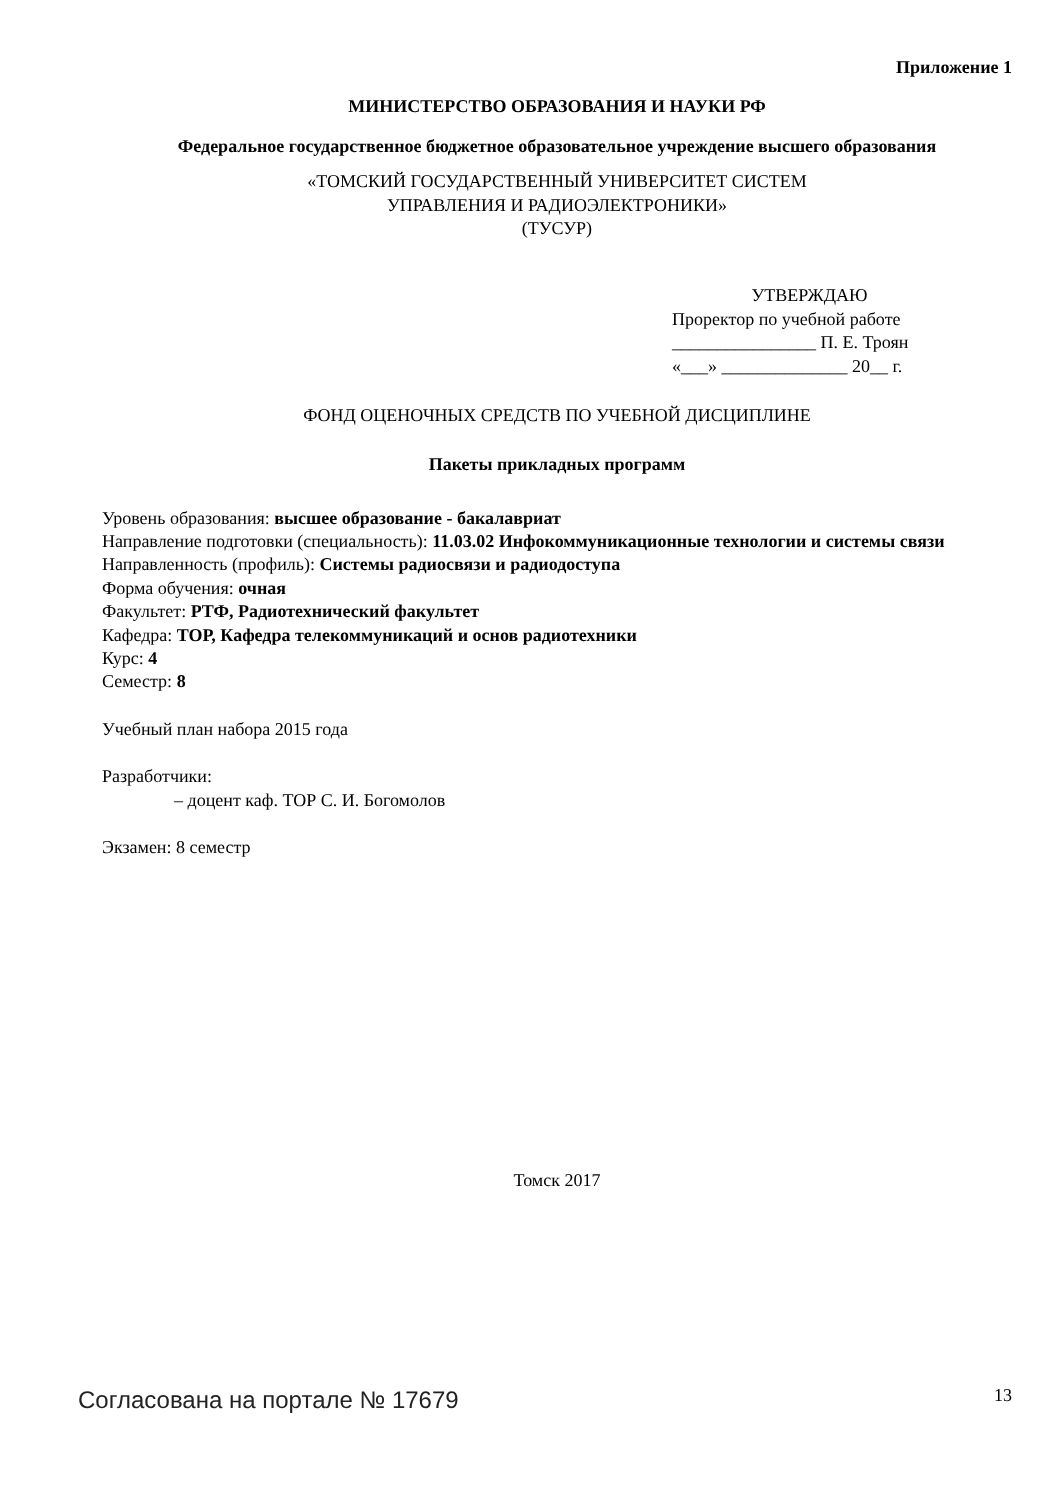Приложение 1
МИНИСТЕРСТВО ОБРАЗОВАНИЯ И НАУКИ РФ
Федеральное государственное бюджетное образовательное учреждение высшего образования
«ТОМСКИЙ ГОСУДАРСТВЕННЫЙ УНИВЕРСИТЕТ СИСТЕМ
УПРАВЛЕНИЯ И РАДИОЭЛЕКТРОНИКИ»
(ТУСУР)
УТВЕРЖДАЮ
Проректор по учебной работе
________________ П. Е. Троян
«___» ______________ 20__ г.
ФОНД ОЦЕНОЧНЫХ СРЕДСТВ ПО УЧЕБНОЙ ДИСЦИПЛИНЕ
Пакеты прикладных программ
Уровень образования: высшее образование - бакалавриат
Направление подготовки (специальность): 11.03.02 Инфокоммуникационные технологии и системы связи
Направленность (профиль): Системы радиосвязи и радиодоступа
Форма обучения: очная
Факультет: РТФ, Радиотехнический факультет
Кафедра: ТОР, Кафедра телекоммуникаций и основ радиотехники
Курс: 4
Семестр: 8
Учебный план набора 2015 года
Разработчики:
– доцент каф. ТОР С. И. Богомолов
Экзамен: 8 семестр
Томск 2017
Согласована на портале № 17679 13